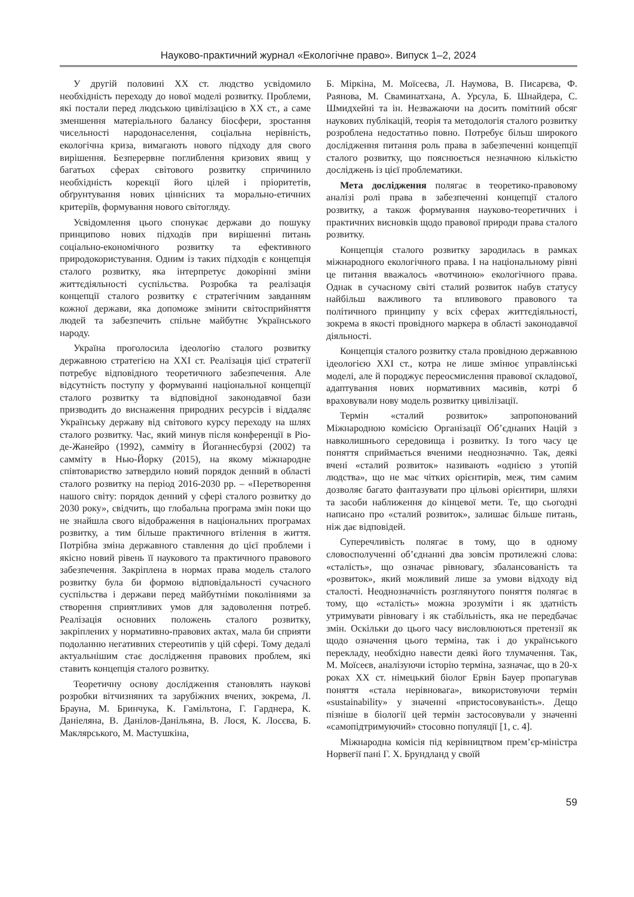Науково-практичний журнал «Екологічне право». Випуск 1–2, 2024
У другій половині XX ст. людство усвідомило необхідність переходу до нової моделі розвитку. Проблеми, які постали перед людською цивілізацією в XX ст., а саме зменшення матеріального балансу біосфери, зростання чисельності народонаселення, соціальна нерівність, екологічна криза, вимагають нового підходу для свого вирішення. Безперервне поглиблення кризових явищ у багатьох сферах світового розвитку спричинило необхідність корекції його цілей і пріоритетів, обґрунтування нових ціннісних та морально-етичних критеріїв, формування нового світогляду.
Усвідомлення цього спонукає держави до пошуку принципово нових підходів при вирішенні питань соціально-економічного розвитку та ефективного природокористування. Одним із таких підходів є концепція сталого розвитку, яка інтерпретує докорінні зміни життєдіяльності суспільства. Розробка та реалізація концепції сталого розвитку є стратегічним завданням кожної держави, яка допоможе змінити світосприйняття людей та забезпечить спільне майбутнє Українського народу.
Україна проголосила ідеологію сталого розвитку державною стратегією на XXI ст. Реалізація цієї стратегії потребує відповідного теоретичного забезпечення. Але відсутність поступу у формуванні національної концепції сталого розвитку та відповідної законодавчої бази призводить до виснаження природних ресурсів і віддаляє Українську державу від світового курсу переходу на шлях сталого розвитку. Час, який минув після конференції в Ріо-де-Жанейро (1992), самміту в Йоганнесбурзі (2002) та самміту в Нью-Йорку (2015), на якому міжнародне співтовариство затвердило новий порядок денний в області сталого розвитку на період 2016-2030 рр. – «Перетворення нашого світу: порядок денний у сфері сталого розвитку до 2030 року», свідчить, що глобальна програма змін поки що не знайшла свого відображення в національних програмах розвитку, а тим більше практичного втілення в життя. Потрібна зміна державного ставлення до цієї проблеми і якісно новий рівень її наукового та практичного правового забезпечення. Закріплена в нормах права модель сталого розвитку була би формою відповідальності сучасного суспільства і держави перед майбутніми поколіннями за створення сприятливих умов для задоволення потреб. Реалізація основних положень сталого розвитку, закріплених у нормативно-правових актах, мала би сприяти подоланню негативних стереотипів у цій сфері. Тому дедалі актуальнішим стає дослідження правових проблем, які ставить концепція сталого розвитку.
Теоретичну основу дослідження становлять наукові розробки вітчизняних та зарубіжних вчених, зокрема, Л. Брауна, М. Бринчука, К. Гамільтона, Г. Гарднера, К. Даніеляна, В. Данілов-Данільяна, В. Лося, К. Лосєва, Б. Маклярського, М. Мастушкіна,
Б. Міркіна, М. Моїсеєва, Л. Наумова, В. Писарєва, Ф. Раянова, М. Сваминатхана, А. Урсула, Б. Шнайдера, С. Шмидхейні та ін. Незважаючи на досить помітний обсяг наукових публікацій, теорія та методологія сталого розвитку розроблена недостатньо повно. Потребує більш широкого дослідження питання роль права в забезпеченні концепції сталого розвитку, що пояснюється незначною кількістю досліджень із цієї проблематики.
Мета дослідження полягає в теоретико-правовому аналізі ролі права в забезпеченні концепції сталого розвитку, а також формування науково-теоретичних і практичних висновків щодо правової природи права сталого розвитку.
Концепція сталого розвитку зародилась в рамках міжнародного екологічного права. І на національному рівні це питання вважалось «вотчиною» екологічного права. Однак в сучасному світі сталий розвиток набув статусу найбільш важливого та впливового правового та політичного принципу у всіх сферах життєдіяльності, зокрема в якості провідного маркера в області законодавчої діяльності.
Концепція сталого розвитку стала провідною державною ідеологією XXI ст., котра не лише змінює управлінські моделі, але й породжує переосмислення правової складової, адаптування нових нормативних масивів, котрі б враховували нову модель розвитку цивілізації.
Термін «сталий розвиток» запропонований Міжнародною комісією Організації Об’єднаних Націй з навколишнього середовища і розвитку. Із того часу це поняття сприймається вченими неоднозначно. Так, деякі вчені «сталий розвиток» називають «однією з утопій людства», що не має чітких орієнтирів, меж, тим самим дозволяє багато фантазувати про цільові орієнтири, шляхи та засоби наближення до кінцевої мети. Те, що сьогодні написано про «сталий розвиток», залишає більше питань, ніж дає відповідей.
Суперечливість полягає в тому, що в одному словосполученні об’єднанні два зовсім протилежні слова: «сталість», що означає рівновагу, збалансованість та «розвиток», який можливий лише за умови відходу від сталості. Неоднозначність розглянутого поняття полягає в тому, що «сталість» можна зрозуміти і як здатність утримувати рівновагу і як стабільність, яка не передбачає змін. Оскільки до цього часу висловлюються претензії як щодо означення цього терміна, так і до українського перекладу, необхідно навести деякі його тлумачення. Так, М. Моїсеєв, аналізуючи історію терміна, зазначає, що в 20-х роках XX ст. німецький біолог Ервін Бауер пропагував поняття «стала нерівновага», використовуючи термін «sustainability» у значенні «пристосовуваність». Дещо пізніше в біології цей термін застосовували у значенні «самопідтримуючий» стосовно популяції [1, с. 4].
Міжнародна комісія під керівництвом прем’єр-міністра Норвегії пані Г. Х. Брундланд у своїй
59